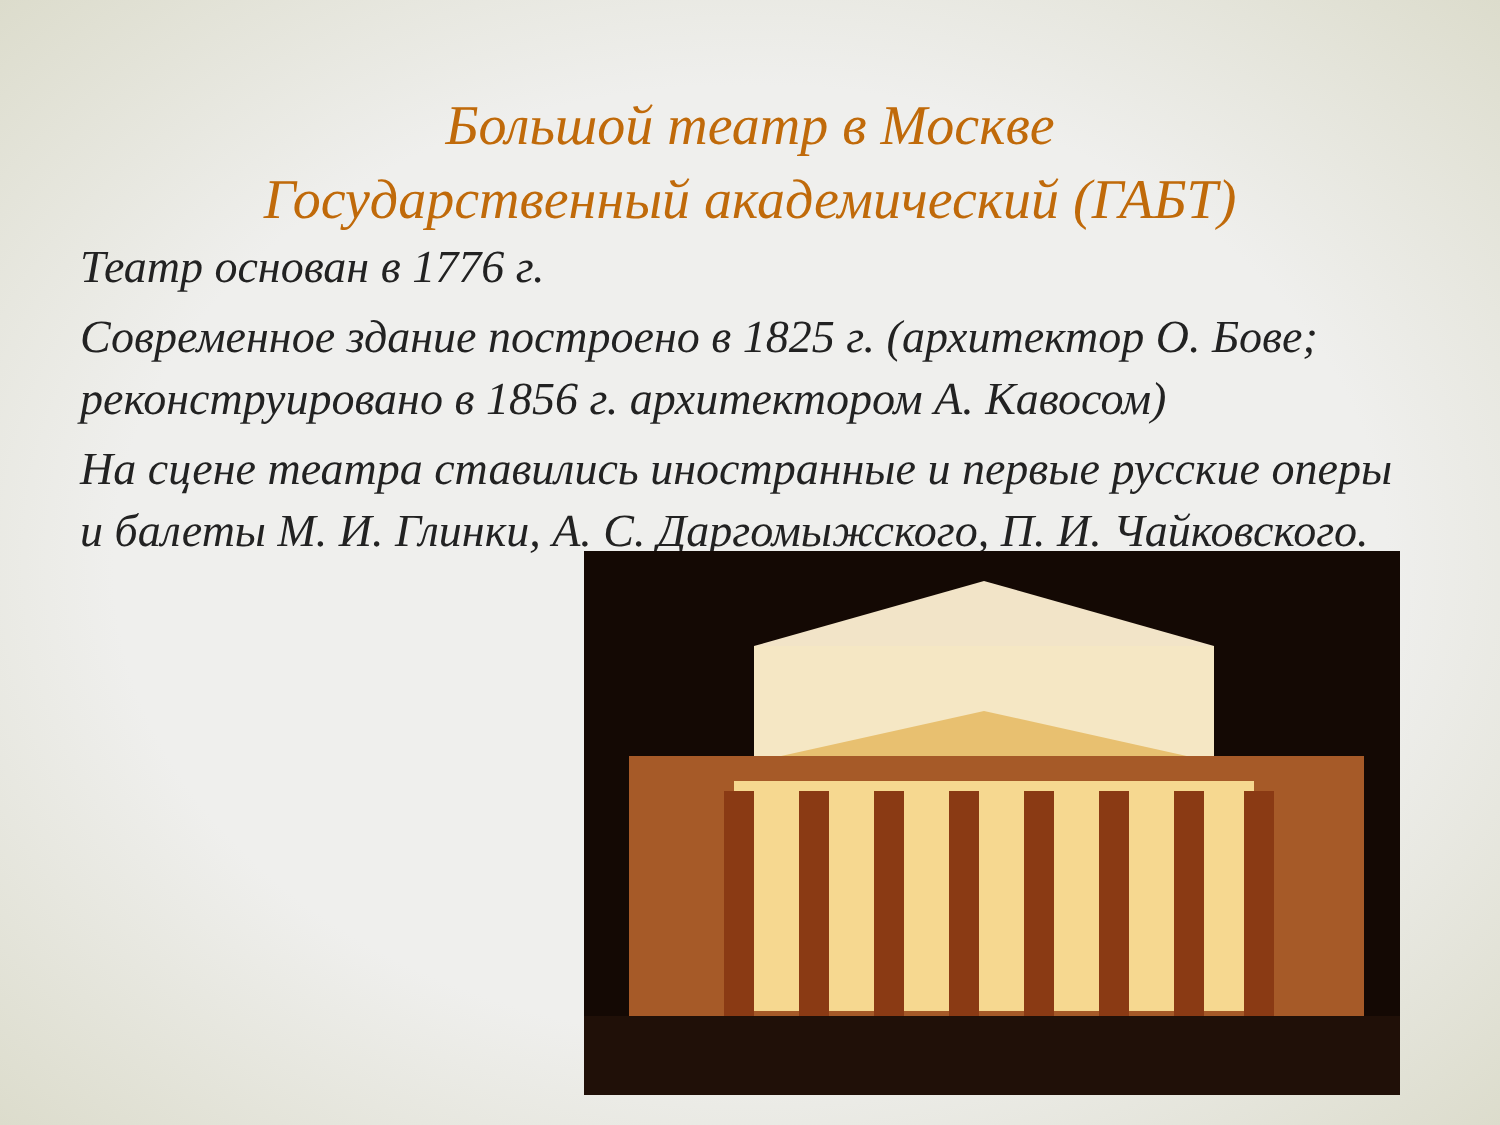Большой театр в Москве
Государственный академический (ГАБТ)
Театр основан в 1776 г.
Современное здание построено в 1825 г. (архитектор О. Бове; реконструировано в 1856 г. архитектором А. Кавосом)
На сцене театра ставились иностранные и первые русские оперы и балеты М. И. Глинки, А. С. Даргомыжского, П. И. Чайковского.